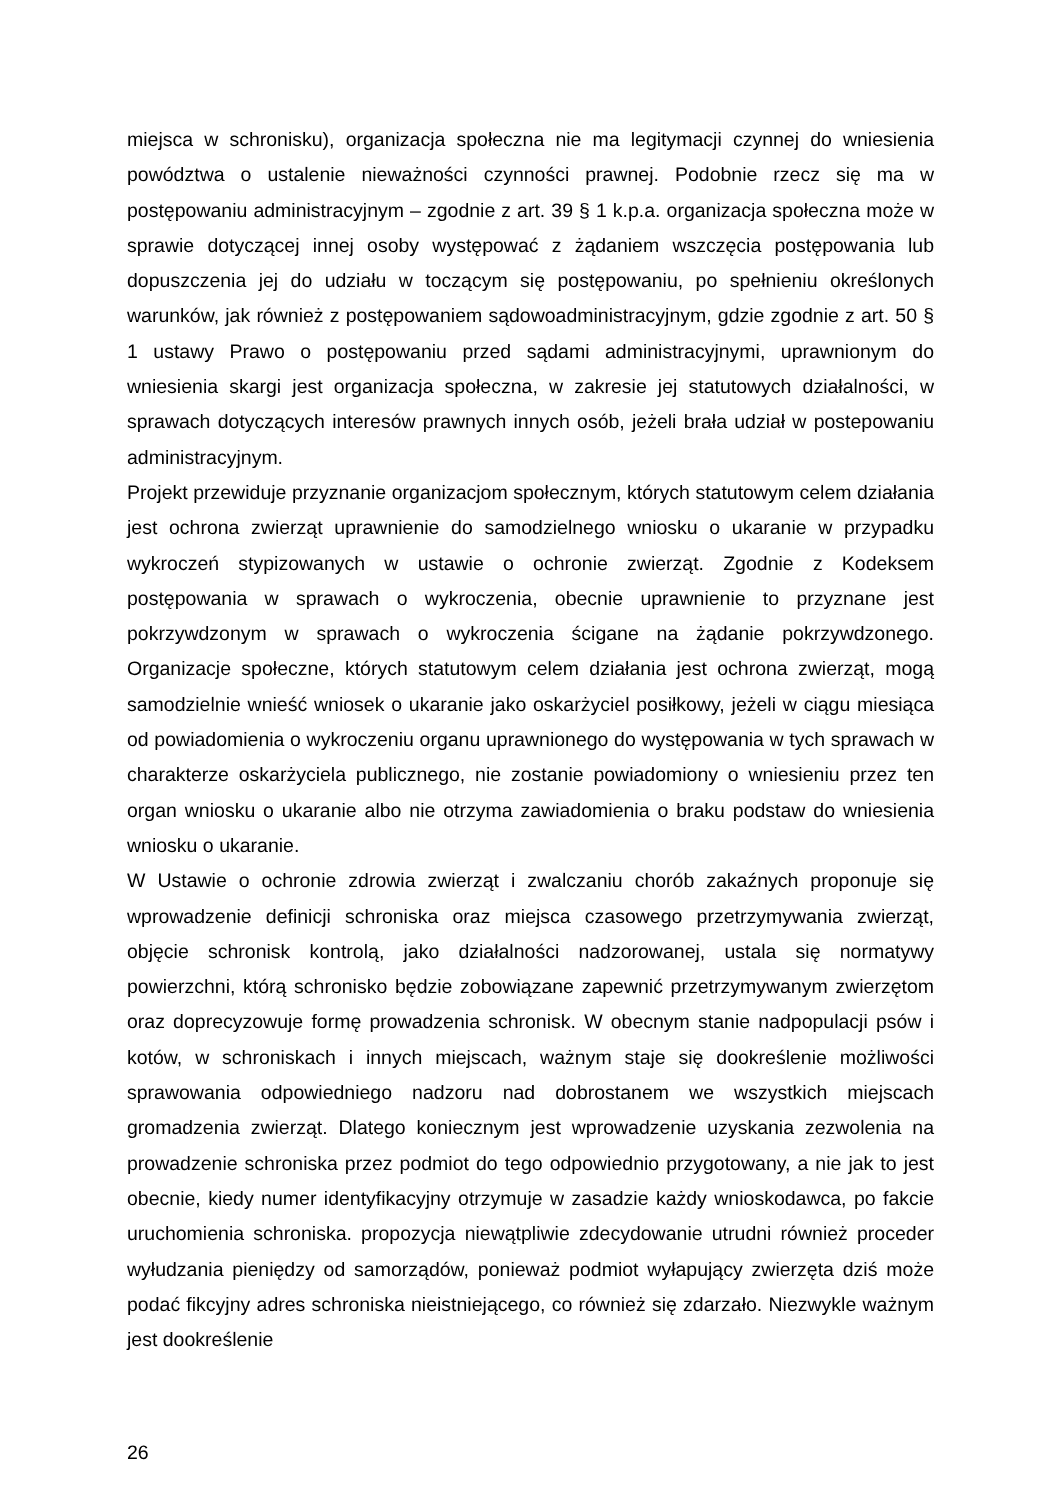miejsca w schronisku), organizacja społeczna nie ma legitymacji czynnej do wniesienia powództwa o ustalenie nieważności czynności prawnej. Podobnie rzecz się ma w postępowaniu administracyjnym – zgodnie z art. 39 § 1 k.p.a. organizacja społeczna może w sprawie dotyczącej innej osoby występować z żądaniem wszczęcia postępowania lub dopuszczenia jej do udziału w toczącym się postępowaniu, po spełnieniu określonych warunków, jak również z postępowaniem sądowoadministracyjnym, gdzie zgodnie z art. 50 § 1 ustawy Prawo o postępowaniu przed sądami administracyjnymi, uprawnionym do wniesienia skargi jest organizacja społeczna, w zakresie jej statutowych działalności, w sprawach dotyczących interesów prawnych innych osób, jeżeli brała udział w postepowaniu administracyjnym.
Projekt przewiduje przyznanie organizacjom społecznym, których statutowym celem działania jest ochrona zwierząt uprawnienie do samodzielnego wniosku o ukaranie w przypadku wykroczeń stypizowanych w ustawie o ochronie zwierząt. Zgodnie z Kodeksem postępowania w sprawach o wykroczenia, obecnie uprawnienie to przyznane jest pokrzywdzonym w sprawach o wykroczenia ścigane na żądanie pokrzywdzonego. Organizacje społeczne, których statutowym celem działania jest ochrona zwierząt, mogą samodzielnie wnieść wniosek o ukaranie jako oskarżyciel posiłkowy, jeżeli w ciągu miesiąca od powiadomienia o wykroczeniu organu uprawnionego do występowania w tych sprawach w charakterze oskarżyciela publicznego, nie zostanie powiadomiony o wniesieniu przez ten organ wniosku o ukaranie albo nie otrzyma zawiadomienia o braku podstaw do wniesienia wniosku o ukaranie.
W Ustawie o ochronie zdrowia zwierząt i zwalczaniu chorób zakaźnych proponuje się wprowadzenie definicji schroniska oraz miejsca czasowego przetrzymywania zwierząt, objęcie schronisk kontrolą, jako działalności nadzorowanej, ustala się normatywy powierzchni, którą schronisko będzie zobowiązane zapewnić przetrzymywanym zwierzętom oraz doprecyzowuje formę prowadzenia schronisk. W obecnym stanie nadpopulacji psów i kotów, w schroniskach i innych miejscach, ważnym staje się dookreślenie możliwości sprawowania odpowiedniego nadzoru nad dobrostanem we wszystkich miejscach gromadzenia zwierząt. Dlatego koniecznym jest wprowadzenie uzyskania zezwolenia na prowadzenie schroniska przez podmiot do tego odpowiednio przygotowany, a nie jak to jest obecnie, kiedy numer identyfikacyjny otrzymuje w zasadzie każdy wnioskodawca, po fakcie uruchomienia schroniska. propozycja niewątpliwie zdecydowanie utrudni również proceder wyłudzania pieniędzy od samorządów, ponieważ podmiot wyłapujący zwierzęta dziś może podać fikcyjny adres schroniska nieistniejącego, co również się zdarzało. Niezwykle ważnym jest dookreślenie
26